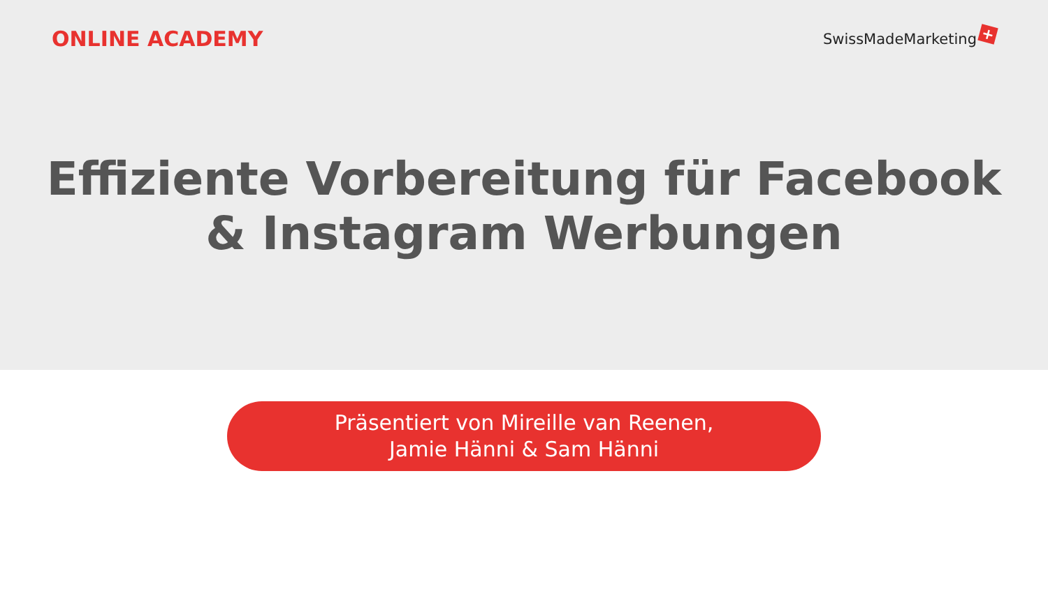ONLINE ACADEMY
SwissMadeMarketing +
Effiziente Vorbereitung für Facebook
& Instagram Werbungen
Präsentiert von Mireille van Reenen,
Jamie Hänni & Sam Hänni